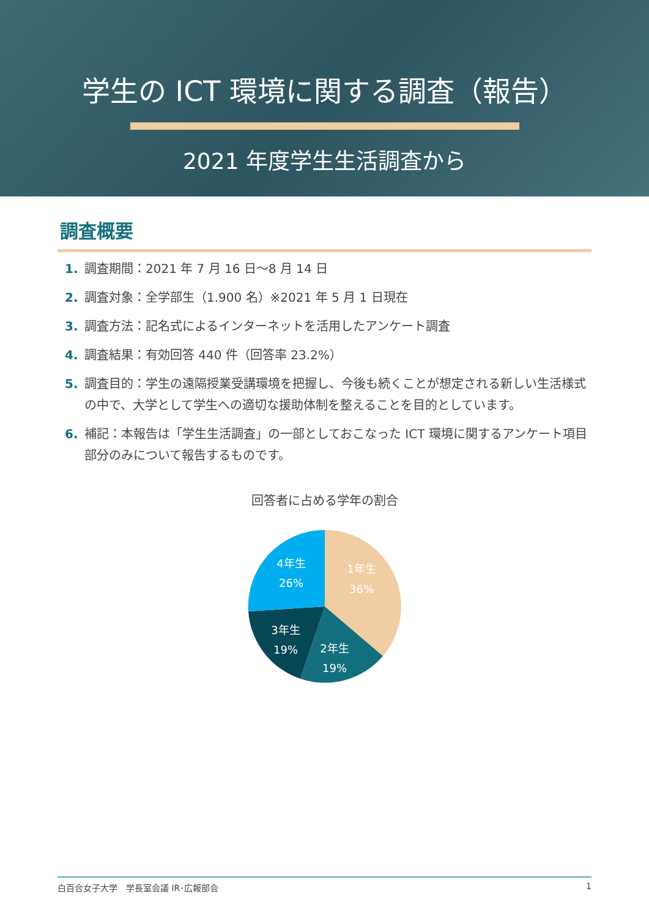学生の ICT 環境に関する調査（報告）
2021 年度学生生活調査から
調査概要
1. 調査期間：2021 年 7 月 16 日～8 月 14 日
2. 調査対象：全学部生（1.900 名）※2021 年 5 月 1 日現在
3. 調査方法：記名式によるインターネットを活用したアンケート調査
4. 調査結果：有効回答 440 件（回答率 23.2%）
5. 調査目的：学生の遠隔授業受講環境を把握し、今後も続くことが想定される新しい生活様式の中で、大学として学生への適切な援助体制を整えることを目的としています。
6. 補記：本報告は「学生生活調査」の一部としておこなった ICT 環境に関するアンケート項目部分のみについて報告するものです。
回答者に占める学年の割合
1年生
36%
2年生
19%
3年生
19%
4年生
26%
白百合女子大学　学長室会議 IR･広報部会 1